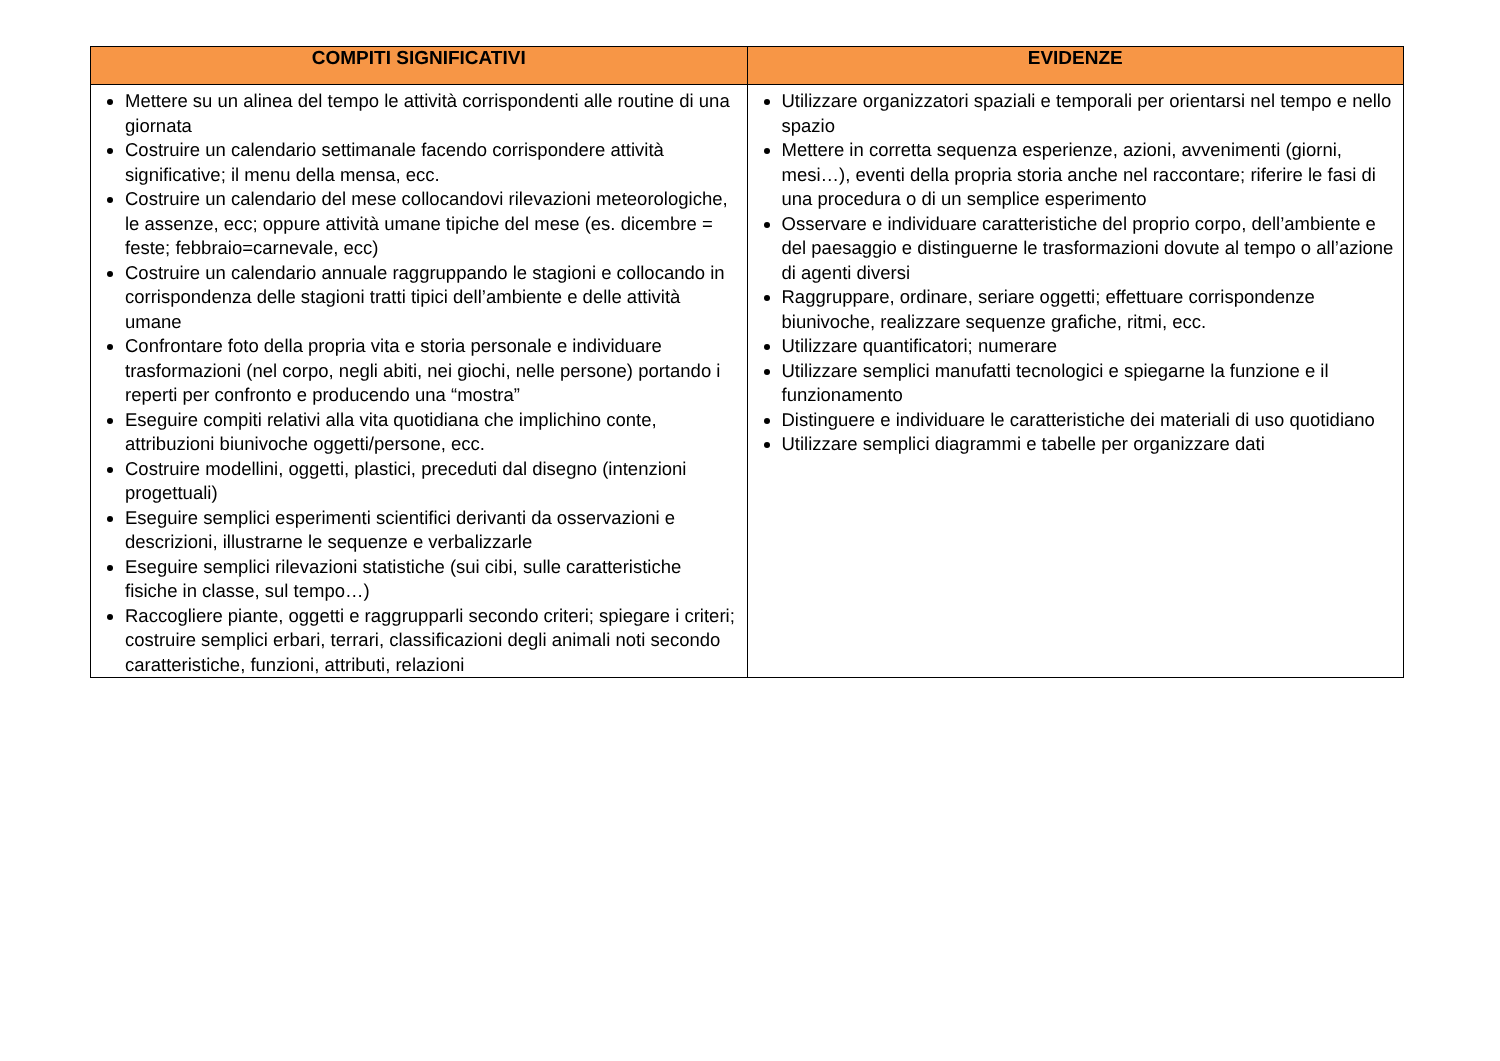| COMPITI SIGNIFICATIVI | EVIDENZE |
| --- | --- |
| Mettere su un alinea del tempo le attività corrispondenti alle routine di una giornata Costruire un calendario settimanale facendo corrispondere attività significative; il menu della mensa, ecc. Costruire un calendario del mese collocandovi rilevazioni meteorologiche, le assenze, ecc; oppure attività umane tipiche del mese (es. dicembre = feste; febbraio=carnevale, ecc) Costruire un calendario annuale raggruppando le stagioni e collocando in corrispondenza delle stagioni tratti tipici dell’ambiente e delle attività umane Confrontare foto della propria vita e storia personale e individuare trasformazioni (nel corpo, negli abiti, nei giochi, nelle persone) portando i reperti per confronto e producendo una “mostra” Eseguire compiti relativi alla vita quotidiana che implichino conte, attribuzioni biunivoche oggetti/persone, ecc. Costruire modellini, oggetti, plastici, preceduti dal disegno (intenzioni progettuali) Eseguire semplici esperimenti scientifici derivanti da osservazioni e descrizioni, illustrarne le sequenze e verbalizzarle Eseguire semplici rilevazioni statistiche (sui cibi, sulle caratteristiche fisiche in classe, sul tempo…) Raccogliere piante, oggetti e raggrupparli secondo criteri; spiegare i criteri; costruire semplici erbari, terrari, classificazioni degli animali noti secondo caratteristiche, funzioni, attributi, relazioni | Utilizzare organizzatori spaziali e temporali per orientarsi nel tempo e nello spazio Mettere in corretta sequenza esperienze, azioni, avvenimenti (giorni, mesi…), eventi della propria storia anche nel raccontare; riferire le fasi di una procedura o di un semplice esperimento Osservare e individuare caratteristiche del proprio corpo, dell’ambiente e del paesaggio e distinguerne le trasformazioni dovute al tempo o all’azione di agenti diversi Raggruppare, ordinare, seriare oggetti; effettuare corrispondenze biunivoche, realizzare sequenze grafiche, ritmi, ecc. Utilizzare quantificatori; numerare Utilizzare semplici manufatti tecnologici e spiegarne la funzione e il funzionamento Distinguere e individuare le caratteristiche dei materiali di uso quotidiano Utilizzare semplici diagrammi e tabelle per organizzare dati |